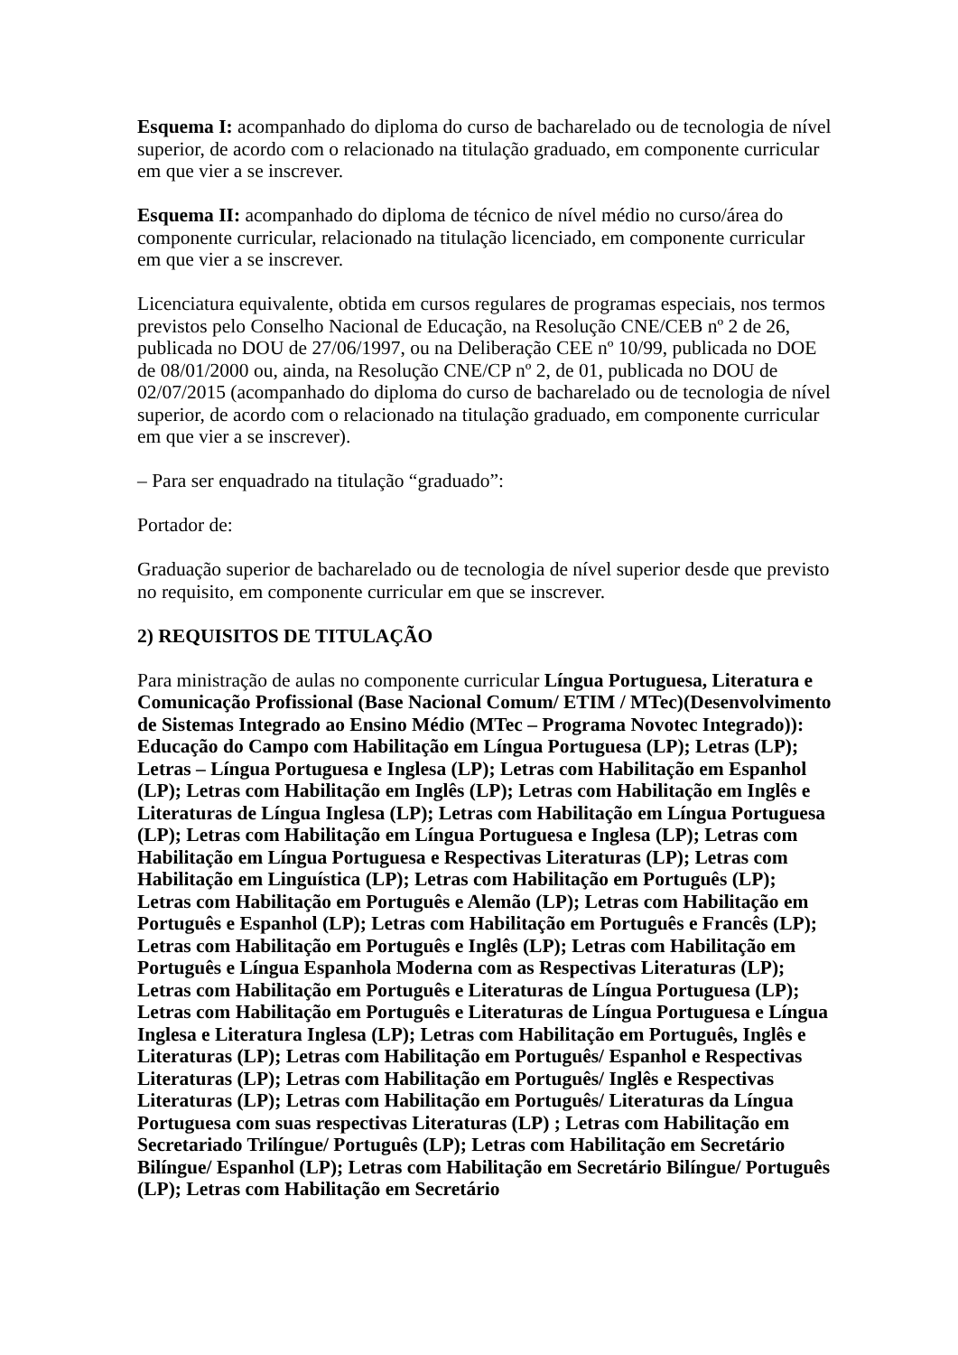Esquema I: acompanhado do diploma do curso de bacharelado ou de tecnologia de nível superior, de acordo com o relacionado na titulação graduado, em componente curricular em que vier a se inscrever.
Esquema II: acompanhado do diploma de técnico de nível médio no curso/área do componente curricular, relacionado na titulação licenciado, em componente curricular em que vier a se inscrever.
Licenciatura equivalente, obtida em cursos regulares de programas especiais, nos termos previstos pelo Conselho Nacional de Educação, na Resolução CNE/CEB nº 2 de 26, publicada no DOU de 27/06/1997, ou na Deliberação CEE nº 10/99, publicada no DOE de 08/01/2000 ou, ainda, na Resolução CNE/CP nº 2, de 01, publicada no DOU de 02/07/2015 (acompanhado do diploma do curso de bacharelado ou de tecnologia de nível superior, de acordo com o relacionado na titulação graduado, em componente curricular em que vier a se inscrever).
– Para ser enquadrado na titulação “graduado”:
Portador de:
Graduação superior de bacharelado ou de tecnologia de nível superior desde que previsto no requisito, em componente curricular em que se inscrever.
2) REQUISITOS DE TITULAÇÃO
Para ministração de aulas no componente curricular Língua Portuguesa, Literatura e Comunicação Profissional (Base Nacional Comum/ ETIM / MTec)(Desenvolvimento de Sistemas Integrado ao Ensino Médio (MTec – Programa Novotec Integrado)):
Educação do Campo com Habilitação em Língua Portuguesa (LP); Letras (LP); Letras – Língua Portuguesa e Inglesa (LP); Letras com Habilitação em Espanhol (LP); Letras com Habilitação em Inglês (LP); Letras com Habilitação em Inglês e Literaturas de Língua Inglesa (LP); Letras com Habilitação em Língua Portuguesa (LP); Letras com Habilitação em Língua Portuguesa e Inglesa (LP); Letras com Habilitação em Língua Portuguesa e Respectivas Literaturas (LP); Letras com Habilitação em Linguística (LP); Letras com Habilitação em Português (LP); Letras com Habilitação em Português e Alemão (LP); Letras com Habilitação em Português e Espanhol (LP); Letras com Habilitação em Português e Francês (LP); Letras com Habilitação em Português e Inglês (LP); Letras com Habilitação em Português e Língua Espanhola Moderna com as Respectivas Literaturas (LP); Letras com Habilitação em Português e Literaturas de Língua Portuguesa (LP); Letras com Habilitação em Português e Literaturas de Língua Portuguesa e Língua Inglesa e Literatura Inglesa (LP); Letras com Habilitação em Português, Inglês e Literaturas (LP); Letras com Habilitação em Português/ Espanhol e Respectivas Literaturas (LP); Letras com Habilitação em Português/ Inglês e Respectivas Literaturas (LP); Letras com Habilitação em Português/ Literaturas da Língua Portuguesa com suas respectivas Literaturas (LP) ; Letras com Habilitação em Secretariado Trilíngue/ Português (LP); Letras com Habilitação em Secretário Bilíngue/ Espanhol (LP); Letras com Habilitação em Secretário Bilíngue/ Português (LP); Letras com Habilitação em Secretário